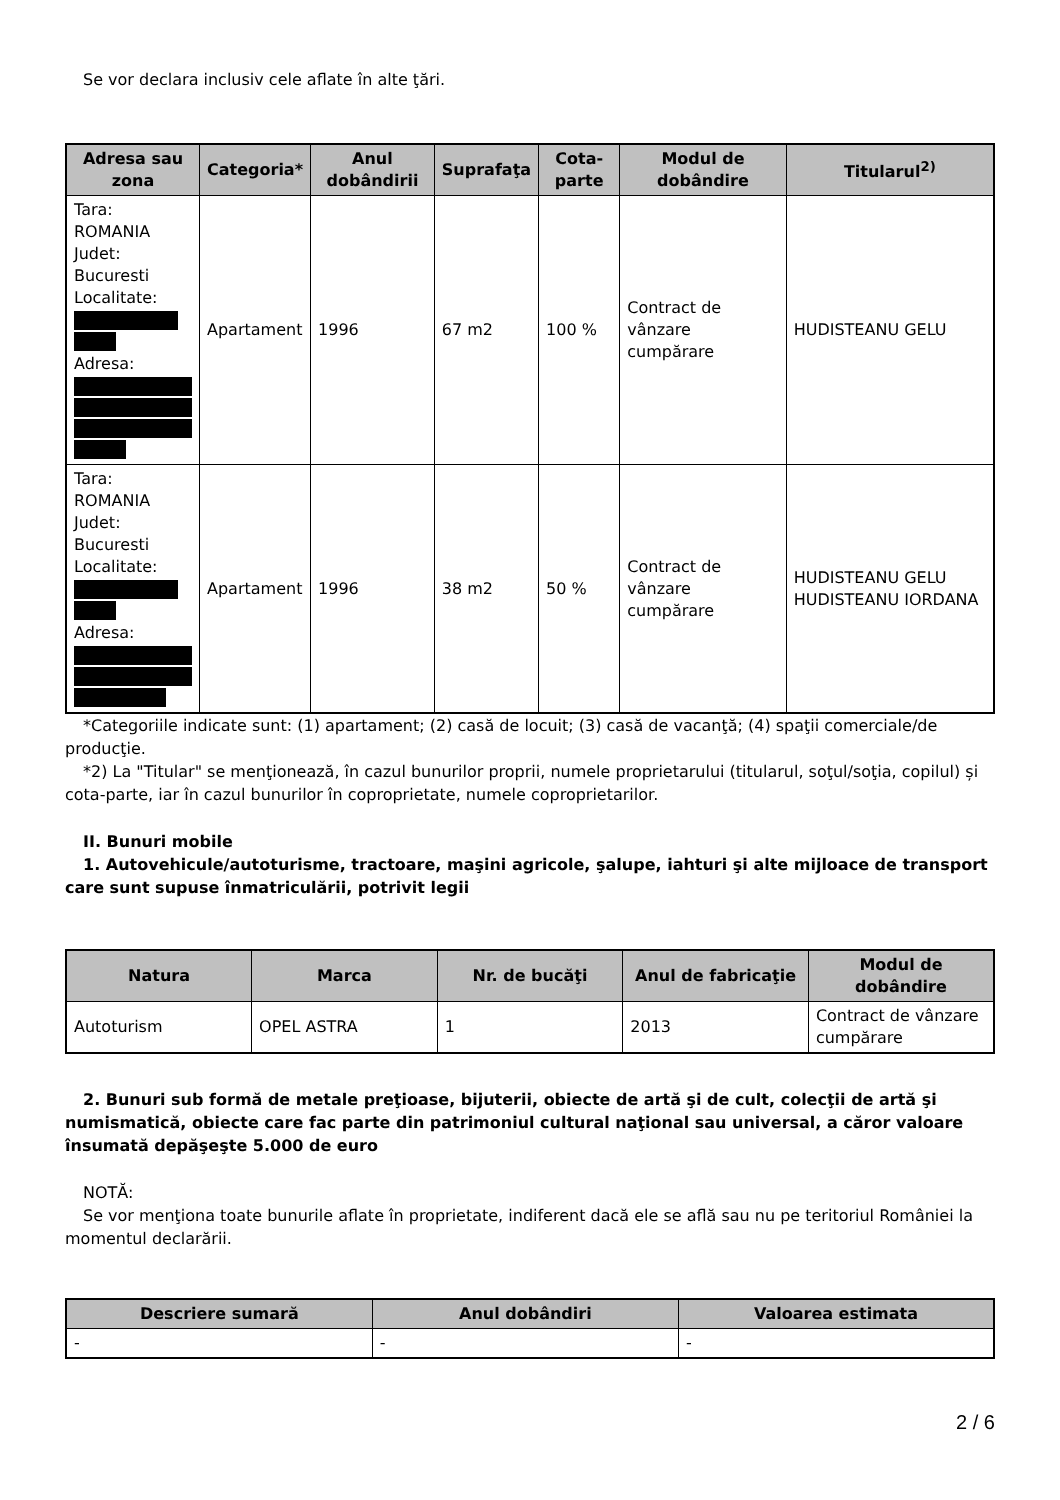Se vor declara inclusiv cele aflate în alte ţări.
| Adresa sau zona | Categoria* | Anul dobândirii | Suprafaţa | Cota-parte | Modul de dobândire | Titularul<sup>2)</sup> |
| --- | --- | --- | --- | --- | --- | --- |
| Tara: ROMANIA Judet: Bucuresti Localitate: Adresa: | Apartament | 1996 | 67 m2 | 100 % | Contract de vânzare cumpărare | HUDISTEANU GELU |
| Tara: ROMANIA Judet: Bucuresti Localitate: Adresa: | Apartament | 1996 | 38 m2 | 50 % | Contract de vânzare cumpărare | HUDISTEANU GELU HUDISTEANU IORDANA |
*Categoriile indicate sunt: (1) apartament; (2) casă de locuit; (3) casă de vacanţă; (4) spaţii comerciale/de producţie.
*2) La "Titular" se menţionează, în cazul bunurilor proprii, numele proprietarului (titularul, soţul/soţia, copilul) și cota-parte, iar în cazul bunurilor în coproprietate, numele coproprietarilor.
II. Bunuri mobile
1. Autovehicule/autoturisme, tractoare, maşini agricole, şalupe, iahturi şi alte mijloace de transport care sunt supuse înmatriculării, potrivit legii
| Natura | Marca | Nr. de bucăţi | Anul de fabricaţie | Modul de dobândire |
| --- | --- | --- | --- | --- |
| Autoturism | OPEL ASTRA | 1 | 2013 | Contract de vânzare cumpărare |
2. Bunuri sub formă de metale preţioase, bijuterii, obiecte de artă şi de cult, colecţii de artă şi numismatică, obiecte care fac parte din patrimoniul cultural naţional sau universal, a căror valoare însumată depăşeşte 5.000 de euro
NOTĂ:
Se vor menţiona toate bunurile aflate în proprietate, indiferent dacă ele se află sau nu pe teritoriul României la momentul declarării.
| Descriere sumară | Anul dobândiri | Valoarea estimata |
| --- | --- | --- |
| - | - | - |
2 / 6